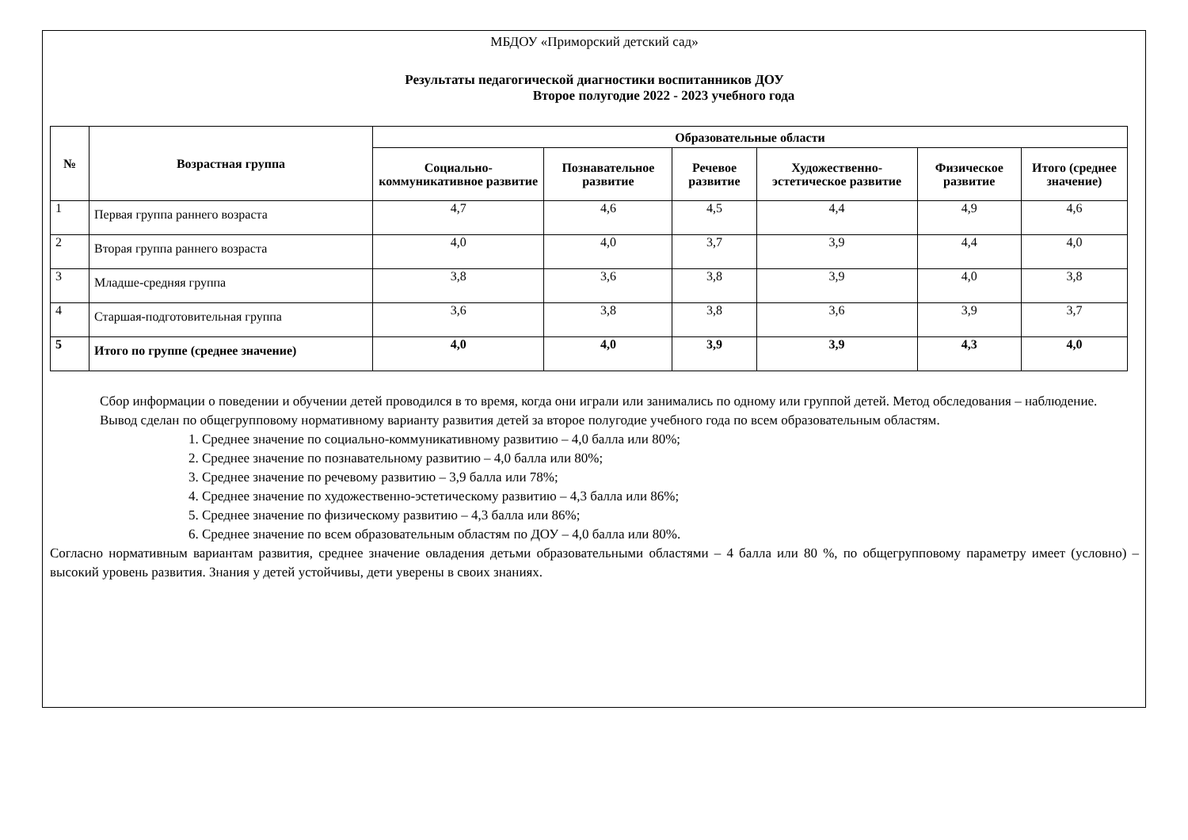МБДОУ «Приморский детский сад»
Результаты педагогической диагностики воспитанников ДОУ
Второе полугодие 2022 - 2023 учебного года
| № | Возрастная группа | Образовательные области | | | | | |
| --- | --- | --- | --- | --- | --- | --- | --- |
| | | Социально-коммуникативное развитие | Познавательное развитие | Речевое развитие | Художественно-эстетическое развитие | Физическое развитие | Итого (среднее значение) |
| 1 | Первая группа раннего возраста | 4,7 | 4,6 | 4,5 | 4,4 | 4,9 | 4,6 |
| 2 | Вторая группа раннего возраста | 4,0 | 4,0 | 3,7 | 3,9 | 4,4 | 4,0 |
| 3 | Младше-средняя группа | 3,8 | 3,6 | 3,8 | 3,9 | 4,0 | 3,8 |
| 4 | Старшая-подготовительная группа | 3,6 | 3,8 | 3,8 | 3,6 | 3,9 | 3,7 |
| 5 | Итого по группе (среднее значение) | 4,0 | 4,0 | 3,9 | 3,9 | 4,3 | 4,0 |
Сбор информации о поведении и обучении детей проводился в то время, когда они играли или занимались по одному или группой детей. Метод обследования – наблюдение.
Вывод сделан по общегрупповому нормативному варианту развития детей за второе полугодие учебного года по всем образовательным областям.
1. Среднее значение по социально-коммуникативному развитию – 4,0 балла или 80%;
2. Среднее значение по познавательному развитию – 4,0 балла или 80%;
3. Среднее значение по речевому развитию – 3,9 балла или 78%;
4. Среднее значение по художественно-эстетическому развитию – 4,3 балла или 86%;
5. Среднее значение по физическому развитию – 4,3 балла или 86%;
6. Среднее значение по всем образовательным областям по ДОУ – 4,0 балла или 80%.
Согласно нормативным вариантам развития, среднее значение овладения детьми образовательными областями – 4 балла или 80 %, по общегрупповому параметру имеет (условно) – высокий уровень развития. Знания у детей устойчивы, дети уверены в своих знаниях.